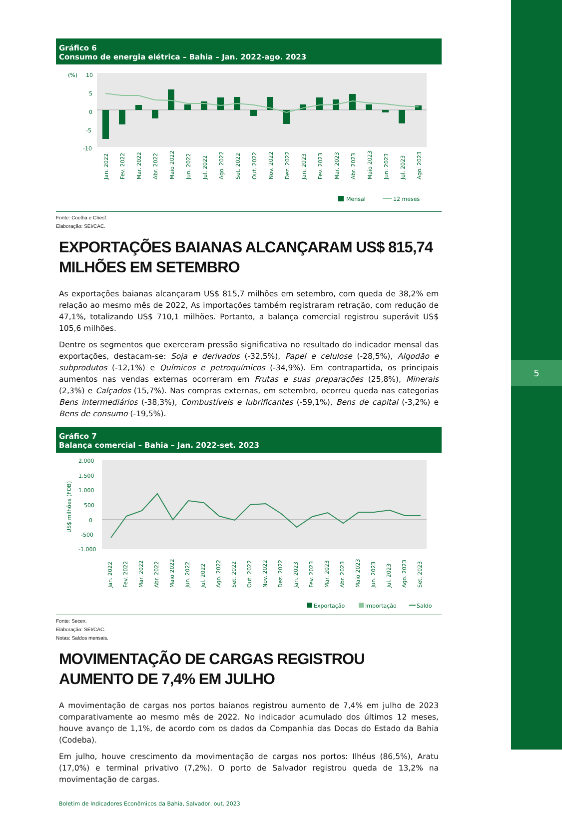5
Gráfico 6
Consumo de energia elétrica – Bahia – Jan. 2022-ago. 2023
(%)
10
5
0
-5
-10
Jan. 2022
Fev. 2022
Mar. 2022
Abr. 2022
Maio 2022
Jun. 2022
Jul. 2022
Ago. 2022
Set. 2022
Out. 2022
Nov. 2022
Dez. 2022
Jan. 2023
Fev. 2023
Mar. 2023
Abr. 2023
Maio 2023
Jun. 2023
Jul. 2023
Ago. 2023
Mensal
12 meses
Fonte: Coelba e Chesf.
Elaboração: SEI/CAC.
EXPORTAÇÕES BAIANAS ALCANÇARAM US$ 815,74 MILHÕES EM SETEMBRO
As exportações baianas alcançaram US$ 815,7 milhões em setembro, com queda de 38,2% em relação ao mesmo mês de 2022, As importações também registraram retração, com redução de 47,1%, totalizando US$ 710,1 milhões. Portanto, a balança comercial registrou superávit US$ 105,6 milhões.
Dentre os segmentos que exerceram pressão significativa no resultado do indicador mensal das exportações, destacam-se: Soja e derivados (-32,5%), Papel e celulose (-28,5%), Algodão e subprodutos (-12,1%) e Químicos e petroquímicos (-34,9%). Em contrapartida, os principais aumentos nas vendas externas ocorreram em Frutas e suas preparações (25,8%), Minerais (2,3%) e Calçados (15,7%). Nas compras externas, em setembro, ocorreu queda nas categorias Bens intermediários (-38,3%), Combustíveis e lubrificantes (-59,1%), Bens de capital (-3,2%) e Bens de consumo (-19,5%).
Gráfico 7
Balança comercial – Bahia – Jan. 2022-set. 2023
2.000
1.500
1.000
500
0
-500
-1.000
US$ milhões (FOB)
Jan. 2022
Fev. 2022
Mar. 2022
Abr. 2022
Maio 2022
Jun. 2022
Jul. 2022
Ago. 2022
Set. 2022
Out. 2022
Nov. 2022
Dez. 2022
Jan. 2023
Fev. 2023
Mar. 2023
Abr. 2023
Maio 2023
Jun. 2023
Jul. 2023
Ago. 2023
Set. 2023
Exportação
Importação
Saldo
Fonte: Secex.
Elaboração: SEI/CAC.
Notas: Saldos mensais.
MOVIMENTAÇÃO DE CARGAS REGISTROU AUMENTO DE 7,4% EM JULHO
A movimentação de cargas nos portos baianos registrou aumento de 7,4% em julho de 2023 comparativamente ao mesmo mês de 2022. No indicador acumulado dos últimos 12 meses, houve avanço de 1,1%, de acordo com os dados da Companhia das Docas do Estado da Bahia (Codeba).
Em julho, houve crescimento da movimentação de cargas nos portos: Ilhéus (86,5%), Aratu (17,0%) e terminal privativo (7,2%). O porto de Salvador registrou queda de 13,2% na movimentação de cargas.
Boletim de Indicadores Econômicos da Bahia, Salvador, out. 2023